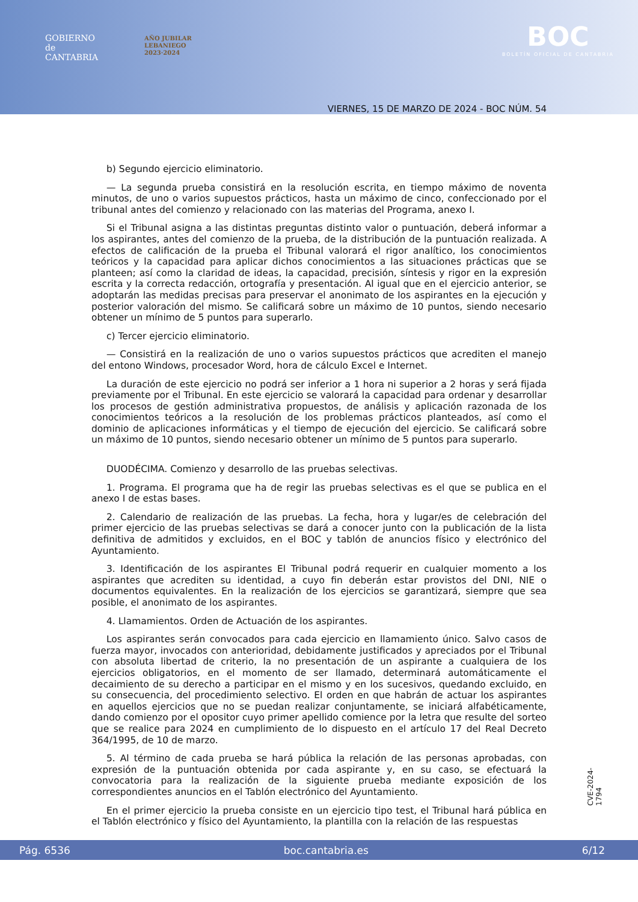GOBIERNO
de
CANTABRIA
AÑO JUBILAR
LEBANIEGO
2023·2024
BOC
BOLETÍN OFICIAL DE CANTABRIA
VIERNES, 15 DE MARZO DE 2024 - BOC NÚM. 54
b) Segundo ejercicio eliminatorio.
— La segunda prueba consistirá en la resolución escrita, en tiempo máximo de noventa minutos, de uno o varios supuestos prácticos, hasta un máximo de cinco, confeccionado por el tribunal antes del comienzo y relacionado con las materias del Programa, anexo I.
Si el Tribunal asigna a las distintas preguntas distinto valor o puntuación, deberá informar a los aspirantes, antes del comienzo de la prueba, de la distribución de la puntuación realizada. A efectos de calificación de la prueba el Tribunal valorará el rigor analítico, los conocimientos teóricos y la capacidad para aplicar dichos conocimientos a las situaciones prácticas que se planteen; así como la claridad de ideas, la capacidad, precisión, síntesis y rigor en la expresión escrita y la correcta redacción, ortografía y presentación. Al igual que en el ejercicio anterior, se adoptarán las medidas precisas para preservar el anonimato de los aspirantes en la ejecución y posterior valoración del mismo. Se calificará sobre un máximo de 10 puntos, siendo necesario obtener un mínimo de 5 puntos para superarlo.
c) Tercer ejercicio eliminatorio.
— Consistirá en la realización de uno o varios supuestos prácticos que acrediten el manejo del entono Windows, procesador Word, hora de cálculo Excel e Internet.
La duración de este ejercicio no podrá ser inferior a 1 hora ni superior a 2 horas y será fijada previamente por el Tribunal. En este ejercicio se valorará la capacidad para ordenar y desarrollar los procesos de gestión administrativa propuestos, de análisis y aplicación razonada de los conocimientos teóricos a la resolución de los problemas prácticos planteados, así como el dominio de aplicaciones informáticas y el tiempo de ejecución del ejercicio. Se calificará sobre un máximo de 10 puntos, siendo necesario obtener un mínimo de 5 puntos para superarlo.
DUODÉCIMA. Comienzo y desarrollo de las pruebas selectivas.
1. Programa. El programa que ha de regir las pruebas selectivas es el que se publica en el anexo I de estas bases.
2. Calendario de realización de las pruebas. La fecha, hora y lugar/es de celebración del primer ejercicio de las pruebas selectivas se dará a conocer junto con la publicación de la lista definitiva de admitidos y excluidos, en el BOC y tablón de anuncios físico y electrónico del Ayuntamiento.
3. Identificación de los aspirantes El Tribunal podrá requerir en cualquier momento a los aspirantes que acrediten su identidad, a cuyo fin deberán estar provistos del DNI, NIE o documentos equivalentes. En la realización de los ejercicios se garantizará, siempre que sea posible, el anonimato de los aspirantes.
4. Llamamientos. Orden de Actuación de los aspirantes.
Los aspirantes serán convocados para cada ejercicio en llamamiento único. Salvo casos de fuerza mayor, invocados con anterioridad, debidamente justificados y apreciados por el Tribunal con absoluta libertad de criterio, la no presentación de un aspirante a cualquiera de los ejercicios obligatorios, en el momento de ser llamado, determinará automáticamente el decaimiento de su derecho a participar en el mismo y en los sucesivos, quedando excluido, en su consecuencia, del procedimiento selectivo. El orden en que habrán de actuar los aspirantes en aquellos ejercicios que no se puedan realizar conjuntamente, se iniciará alfabéticamente, dando comienzo por el opositor cuyo primer apellido comience por la letra que resulte del sorteo que se realice para 2024 en cumplimiento de lo dispuesto en el artículo 17 del Real Decreto 364/1995, de 10 de marzo.
5. Al término de cada prueba se hará pública la relación de las personas aprobadas, con expresión de la puntuación obtenida por cada aspirante y, en su caso, se efectuará la convocatoria para la realización de la siguiente prueba mediante exposición de los correspondientes anuncios en el Tablón electrónico del Ayuntamiento.
En el primer ejercicio la prueba consiste en un ejercicio tipo test, el Tribunal hará pública en el Tablón electrónico y físico del Ayuntamiento, la plantilla con la relación de las respuestas
CVE-2024-1794
Pág. 6536 boc.cantabria.es 6/12